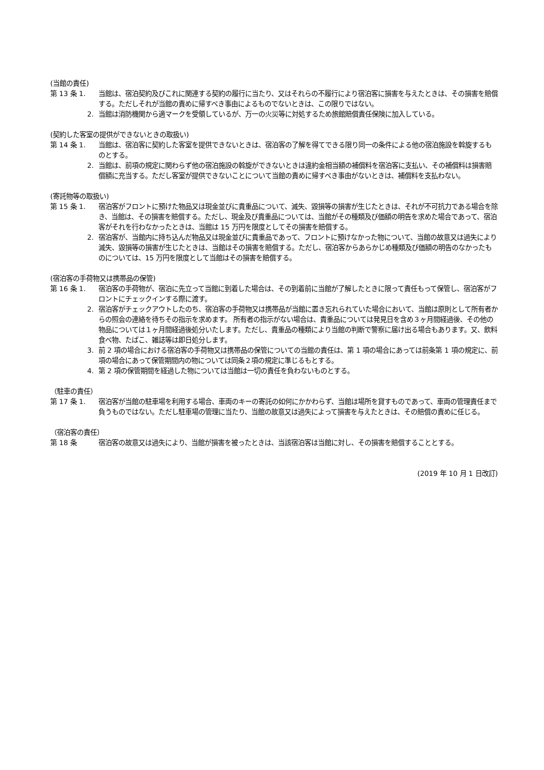(当館の責任)
第 13 条 1. 当館は、宿泊契約及びこれに関連する契約の履行に当たり、又はそれらの不履行により宿泊客に損害を与えたときは、その損害を賠償する。ただしそれが当館の責めに帰すべき事由によるものでないときは、この限りではない。
2. 当館は消防機関から適マークを受領しているが、万一の火災等に対処するため旅館賠償責任保険に加入している。
(契約した客室の提供ができないときの取扱い)
第 14 条 1. 当館は、宿泊客に契約した客室を提供できないときは、宿泊客の了解を得てできる限り同一の条件による他の宿泊施設を斡旋するものとする。
2. 当館は、前項の規定に関わらず他の宿泊施設の斡旋ができないときは違約金相当額の補償料を宿泊客に支払い、その補償料は損害賠償額に充当する。ただし客室が提供できないことについて当館の責めに帰すべき事由がないときは、補償料を支払わない。
(寄託物等の取扱い)
第 15 条 1. 宿泊客がフロントに預けた物品又は現金並びに貴重品について、滅失、毀損等の損害が生じたときは、それが不可抗力である場合を除き、当館は、その損害を賠償する。ただし、現金及び貴重品については、当館がその種類及び価額の明告を求めた場合であって、宿泊客がそれを行わなかったときは、当館は 15 万円を限度としてその損害を賠償する。
2. 宿泊客が、当館内に持ち込んだ物品又は現金並びに貴重品であって、フロントに預けなかった物について、当館の故意又は過失により滅失、毀損等の損害が生じたときは、当館はその損害を賠償する。ただし、宿泊客からあらかじめ種類及び価額の明告のなかったものについては、15 万円を限度として当館はその損害を賠償する。
(宿泊客の手荷物又は携帯品の保管)
第 16 条 1. 宿泊客の手荷物が、宿泊に先立って当館に到着した場合は、その到着前に当館が了解したときに限って責任もって保管し、宿泊客がフロントにチェックインする際に渡す。
2. 宿泊客がチェックアウトしたのち、宿泊客の手荷物又は携帯品が当館に置き忘れられていた場合において、当館は原則として所有者からの照会の連絡を待ちその指示を求めます。 所有者の指示がない場合は、貴重品については発見日を含め３ヶ月間経過後、その他の物品については１ヶ月間経過後処分いたします。ただし、貴重品の種類により当館の判断で警察に届け出る場合もあります。又、飲料食べ物、たばこ、雑誌等は即日処分します。
3. 前 2 項の場合における宿泊客の手荷物又は携帯品の保管についての当館の責任は、第 1 項の場合にあっては前条第 1 項の規定に、前項の場合にあって保管期間内の物については同条２項の規定に準じるもとする。
4. 第 2 項の保管期間を経過した物については当館は一切の責任を負わないものとする。
（駐車の責任）
第 17 条 1. 宿泊客が当館の駐車場を利用する場合、車両のキーの寄託の如何にかかわらず、当館は場所を貸すものであって、車両の管理責任まで負うものではない。ただし駐車場の管理に当たり、当館の故意又は過失によって損害を与えたときは、その賠償の責めに任じる。
（宿泊客の責任）
第 18 条 宿泊客の故意又は過失により、当館が損害を被ったときは、当該宿泊客は当館に対し、その損害を賠償することとする。
(2019 年 10 月 1 日改訂)